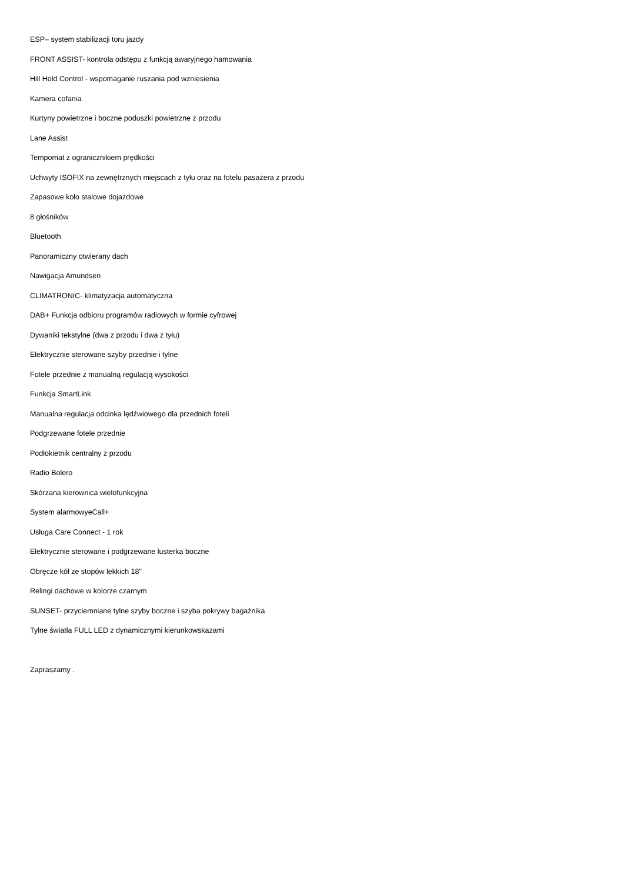ESP– system stabilizacji toru jazdy
FRONT ASSIST- kontrola odstępu z funkcją awaryjnego hamowania
Hill Hold Control - wspomaganie ruszania pod wzniesienia
Kamera cofania
Kurtyny powietrzne i boczne poduszki powietrzne z przodu
Lane Assist
Tempomat z ogranicznikiem prędkości
Uchwyty ISOFIX na zewnętrznych miejscach z tyłu oraz na fotelu pasażera z przodu
Zapasowe koło stalowe dojazdowe
8 głośników
Bluetooth
Panoramiczny otwierany dach
Nawigacja Amundsen
CLIMATRONIC- klimatyzacja automatyczna
DAB+ Funkcja odbioru programów radiowych w formie cyfrowej
Dywaniki tekstylne (dwa z przodu i dwa z tyłu)
Elektrycznie sterowane szyby przednie i tylne
Fotele przednie z manualną regulacją wysokości
Funkcja SmartLink
Manualna regulacja odcinka lędźwiowego dla przednich foteli
Podgrzewane fotele przednie
Podłokietnik centralny z przodu
Radio Bolero
Skórzana kierownica wielofunkcyjna
System alarmowyeCall+
Usługa Care Connect - 1 rok
Elektrycznie sterowane i podgrzewane lusterka boczne
Obręcze kół ze stopów lekkich 18"
Relingi dachowe w kolorze czarnym
SUNSET- przyciemniane tylne szyby boczne i szyba pokrywy bagażnika
Tylne światła FULL LED z dynamicznymi kierunkowskazami
Zapraszamy .